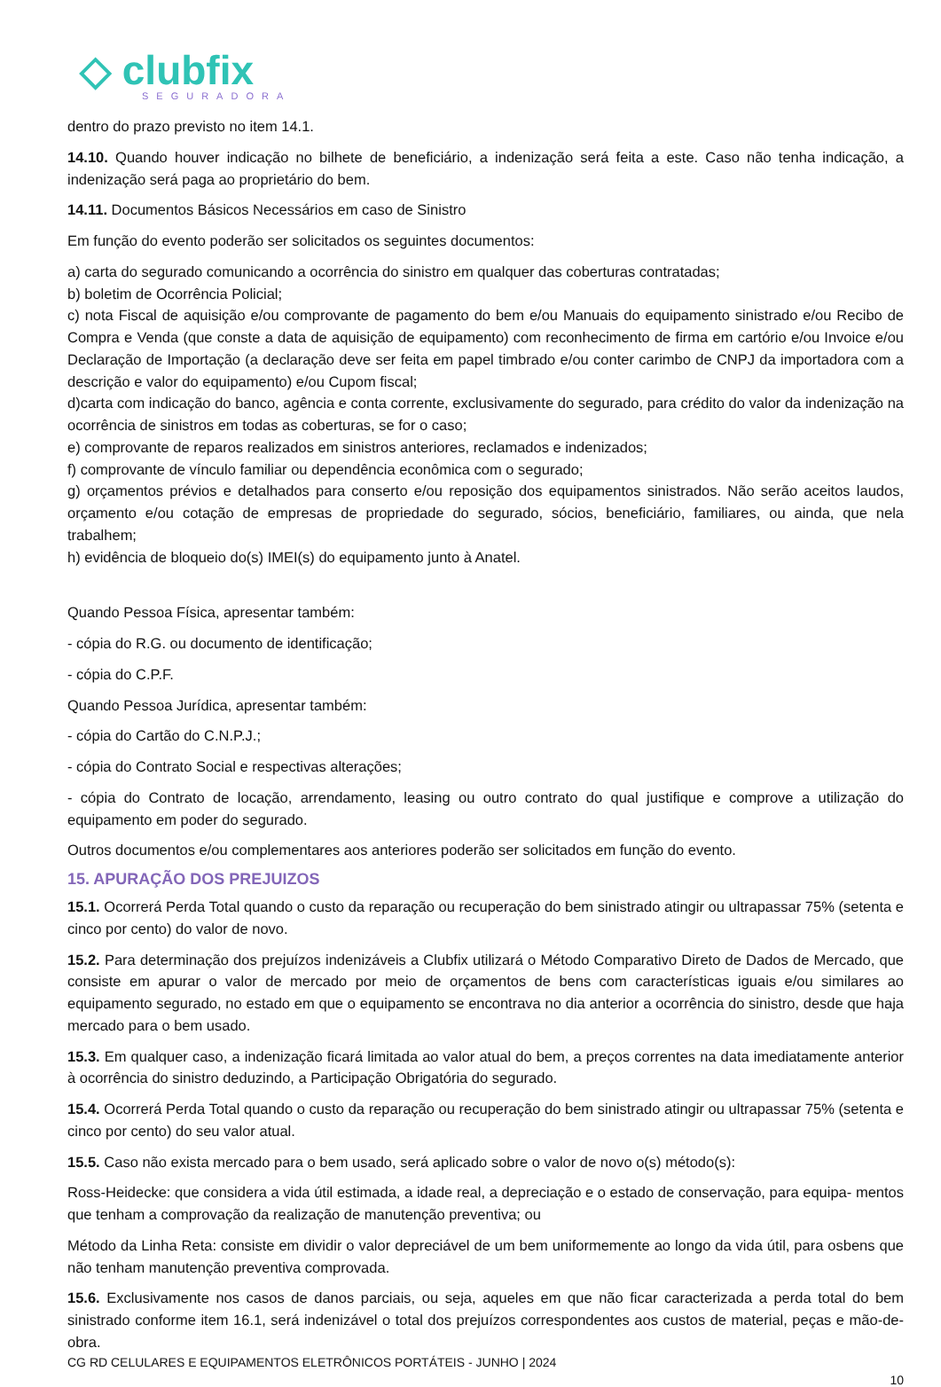◇ clubfix
SEGURADORA
dentro do prazo previsto no item 14.1.
14.10. Quando houver indicação no bilhete de beneficiário, a indenização será feita a este. Caso não tenha indicação, a indenização será paga ao proprietário do bem.
14.11. Documentos Básicos Necessários em caso de Sinistro
Em função do evento poderão ser solicitados os seguintes documentos:
a) carta do segurado comunicando a ocorrência do sinistro em qualquer das coberturas contratadas;
b) boletim de Ocorrência Policial;
c) nota Fiscal de aquisição e/ou comprovante de pagamento do bem e/ou Manuais do equipamento sinistrado e/ou Recibo de Compra e Venda (que conste a data de aquisição de equipamento) com reconhecimento de firma em cartório e/ou Invoice e/ou Declaração de Importação (a declaração deve ser feita em papel timbrado e/ou conter carimbo de CNPJ da importadora com a descrição e valor do equipamento) e/ou Cupom fiscal;
d)carta com indicação do banco, agência e conta corrente, exclusivamente do segurado, para crédito do valor da indenização na ocorrência de sinistros em todas as coberturas, se for o caso;
e) comprovante de reparos realizados em sinistros anteriores, reclamados e indenizados;
f) comprovante de vínculo familiar ou dependência econômica com o segurado;
g) orçamentos prévios e detalhados para conserto e/ou reposição dos equipamentos sinistrados. Não serão aceitos laudos, orçamento e/ou cotação de empresas de propriedade do segurado, sócios, beneficiário, familiares, ou ainda, que nela trabalhem;
h) evidência de bloqueio do(s) IMEI(s) do equipamento junto à Anatel.
Quando Pessoa Física, apresentar também:
- cópia do R.G. ou documento de identificação;
- cópia do C.P.F.
Quando Pessoa Jurídica, apresentar também:
- cópia do Cartão do C.N.P.J.;
- cópia do Contrato Social e respectivas alterações;
- cópia do Contrato de locação, arrendamento, leasing ou outro contrato do qual justifique e comprove a utilização do equipamento em poder do segurado.
Outros documentos e/ou complementares aos anteriores poderão ser solicitados em função do evento.
15. APURAÇÃO DOS PREJUIZOS
15.1. Ocorrerá Perda Total quando o custo da reparação ou recuperação do bem sinistrado atingir ou ultrapassar 75% (setenta e cinco por cento) do valor de novo.
15.2. Para determinação dos prejuízos indenizáveis a Clubfix utilizará o Método Comparativo Direto de Dados de Mercado, que consiste em apurar o valor de mercado por meio de orçamentos de bens com características iguais e/ou similares ao equipamento segurado, no estado em que o equipamento se encontrava no dia anterior a ocorrência do sinistro, desde que haja mercado para o bem usado.
15.3. Em qualquer caso, a indenização ficará limitada ao valor atual do bem, a preços correntes na data imediatamente anterior à ocorrência do sinistro deduzindo, a Participação Obrigatória do segurado.
15.4. Ocorrerá Perda Total quando o custo da reparação ou recuperação do bem sinistrado atingir ou ultrapassar 75% (setenta e cinco por cento) do seu valor atual.
15.5. Caso não exista mercado para o bem usado, será aplicado sobre o valor de novo o(s) método(s):
Ross-Heidecke: que considera a vida útil estimada, a idade real, a depreciação e o estado de conservação, para equipa- mentos que tenham a comprovação da realização de manutenção preventiva; ou
Método da Linha Reta: consiste em dividir o valor depreciável de um bem uniformemente ao longo da vida útil, para osbens que não tenham manutenção preventiva comprovada.
15.6. Exclusivamente nos casos de danos parciais, ou seja, aqueles em que não ficar caracterizada a perda total do bem sinistrado conforme item 16.1, será indenizável o total dos prejuízos correspondentes aos custos de material, peças e mão-de-obra.
CG RD CELULARES E EQUIPAMENTOS ELETRÔNICOS PORTÁTEIS - JUNHO | 2024
10